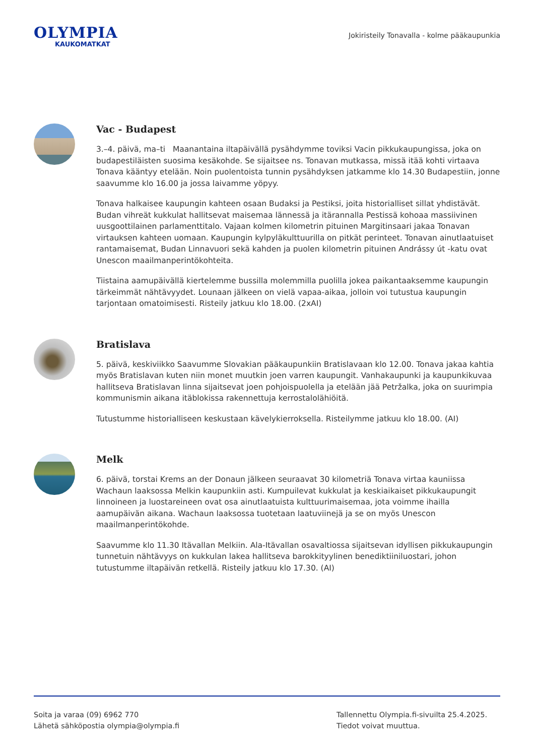OLYMPIA
KAUKOMATKAT
Jokiristeily Tonavalla - kolme pääkaupunkia
Vac - Budapest
3.–4. päivä, ma–ti Maanantaina iltapäivällä pysähdymme toviksi Vacin pikkukaupungissa, joka on budapestiläisten suosima kesäkohde. Se sijaitsee ns. Tonavan mutkassa, missä itää kohti virtaava Tonava kääntyy etelään. Noin puolentoista tunnin pysähdyksen jatkamme klo 14.30 Budapestiin, jonne saavumme klo 16.00 ja jossa laivamme yöpyy.
Tonava halkaisee kaupungin kahteen osaan Budaksi ja Pestiksi, joita historialliset sillat yhdistävät. Budan vihreät kukkulat hallitsevat maisemaa lännessä ja itärannalla Pestissä kohoaa massiivinen uusgoottilainen parlamenttitalo. Vajaan kolmen kilometrin pituinen Margitinsaari jakaa Tonavan virtauksen kahteen uomaan. Kaupungin kylpyläkulttuurilla on pitkät perinteet. Tonavan ainutlaatuiset rantamaisemat, Budan Linnavuori sekä kahden ja puolen kilometrin pituinen Andrássy út -katu ovat Unescon maailmanperintökohteita.
Tiistaina aamupäivällä kiertelemme bussilla molemmilla puolilla jokea paikantaaksemme kaupungin tärkeimmät nähtävyydet. Lounaan jälkeen on vielä vapaa-aikaa, jolloin voi tutustua kaupungin tarjontaan omatoimisesti. Risteily jatkuu klo 18.00. (2xAI)
Bratislava
5. päivä, keskiviikko Saavumme Slovakian pääkaupunkiin Bratislavaan klo 12.00. Tonava jakaa kahtia myös Bratislavan kuten niin monet muutkin joen varren kaupungit. Vanhakaupunki ja kaupunkikuvaa hallitseva Bratislavan linna sijaitsevat joen pohjoispuolella ja etelään jää Petržalka, joka on suurimpia kommunismin aikana itäblokissa rakennettuja kerrostalolähiöitä.
Tutustumme historialliseen keskustaan kävelykierroksella. Risteilymme jatkuu klo 18.00. (AI)
Melk
6. päivä, torstai Krems an der Donaun jälkeen seuraavat 30 kilometriä Tonava virtaa kauniissa Wachaun laaksossa Melkin kaupunkiin asti. Kumpuilevat kukkulat ja keskiaikaiset pikkukaupungit linnoineen ja luostareineen ovat osa ainutlaatuista kulttuurimaisemaa, jota voimme ihailla aamupäivän aikana. Wachaun laaksossa tuotetaan laatuviinejä ja se on myös Unescon maailmanperintökohde.
Saavumme klo 11.30 Itävallan Melkiin. Ala-Itävallan osavaltiossa sijaitsevan idyllisen pikkukaupungin tunnetuin nähtävyys on kukkulan lakea hallitseva barokkityylinen benediktiiniluostari, johon tutustumme iltapäivän retkellä. Risteily jatkuu klo 17.30. (AI)
Soita ja varaa (09) 6962 770
Lähetä sähköpostia olympia@olympia.fi
Tallennettu Olympia.fi-sivuilta 25.4.2025.
Tiedot voivat muuttua.